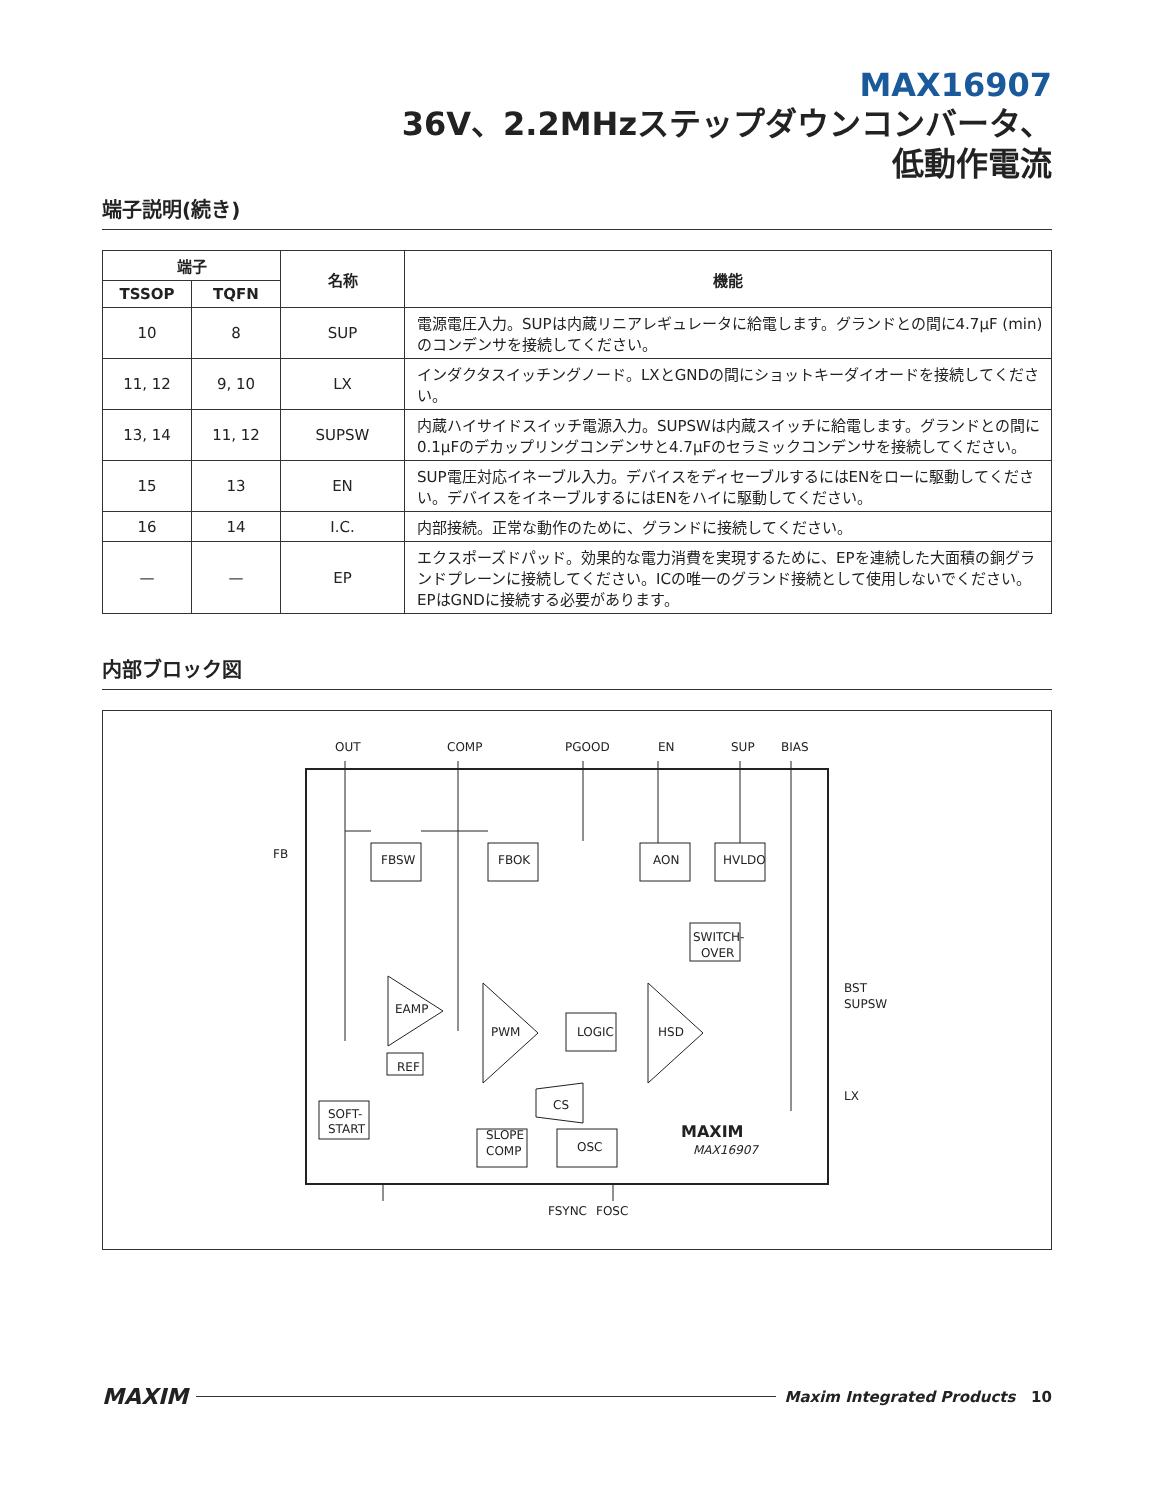MAX16907
36V、2.2MHzステップダウンコンバータ、
低動作電流
端子説明(続き)
| 端子 | | 名称 | 機能 |
| --- | --- | --- | --- |
| TSSOP | TQFN | | |
| 10 | 8 | SUP | 電源電圧入力。SUPは内蔵リニアレギュレータに給電します。グランドとの間に4.7µF (min)のコンデンサを接続してください。 |
| 11, 12 | 9, 10 | LX | インダクタスイッチングノード。LXとGNDの間にショットキーダイオードを接続してください。 |
| 13, 14 | 11, 12 | SUPSW | 内蔵ハイサイドスイッチ電源入力。SUPSWは内蔵スイッチに給電します。グランドとの間に0.1µFのデカップリングコンデンサと4.7µFのセラミックコンデンサを接続してください。 |
| 15 | 13 | EN | SUP電圧対応イネーブル入力。デバイスをディセーブルするにはENをローに駆動してください。デバイスをイネーブルするにはENをハイに駆動してください。 |
| 16 | 14 | I.C. | 内部接続。正常な動作のために、グランドに接続してください。 |
| — | — | EP | エクスポーズドパッド。効果的な電力消費を実現するために、EPを連続した大面積の銅グランドプレーンに接続してください。ICの唯一のグランド接続として使用しないでください。EPはGNDに接続する必要があります。 |
内部ブロック図
OUT
COMP
PGOOD
EN
SUP
BIAS
FB
BST
SUPSW
LX
FSYNC
FOSC
FBSW
FBOK
AON
HVLDO
SWITCH-
OVER
EAMP
PWM
LOGIC
HSD
REF
SOFT-
START
CS
SLOPE
COMP
OSC
MAXIM
MAX16907
MAXIM Maxim Integrated Products 10